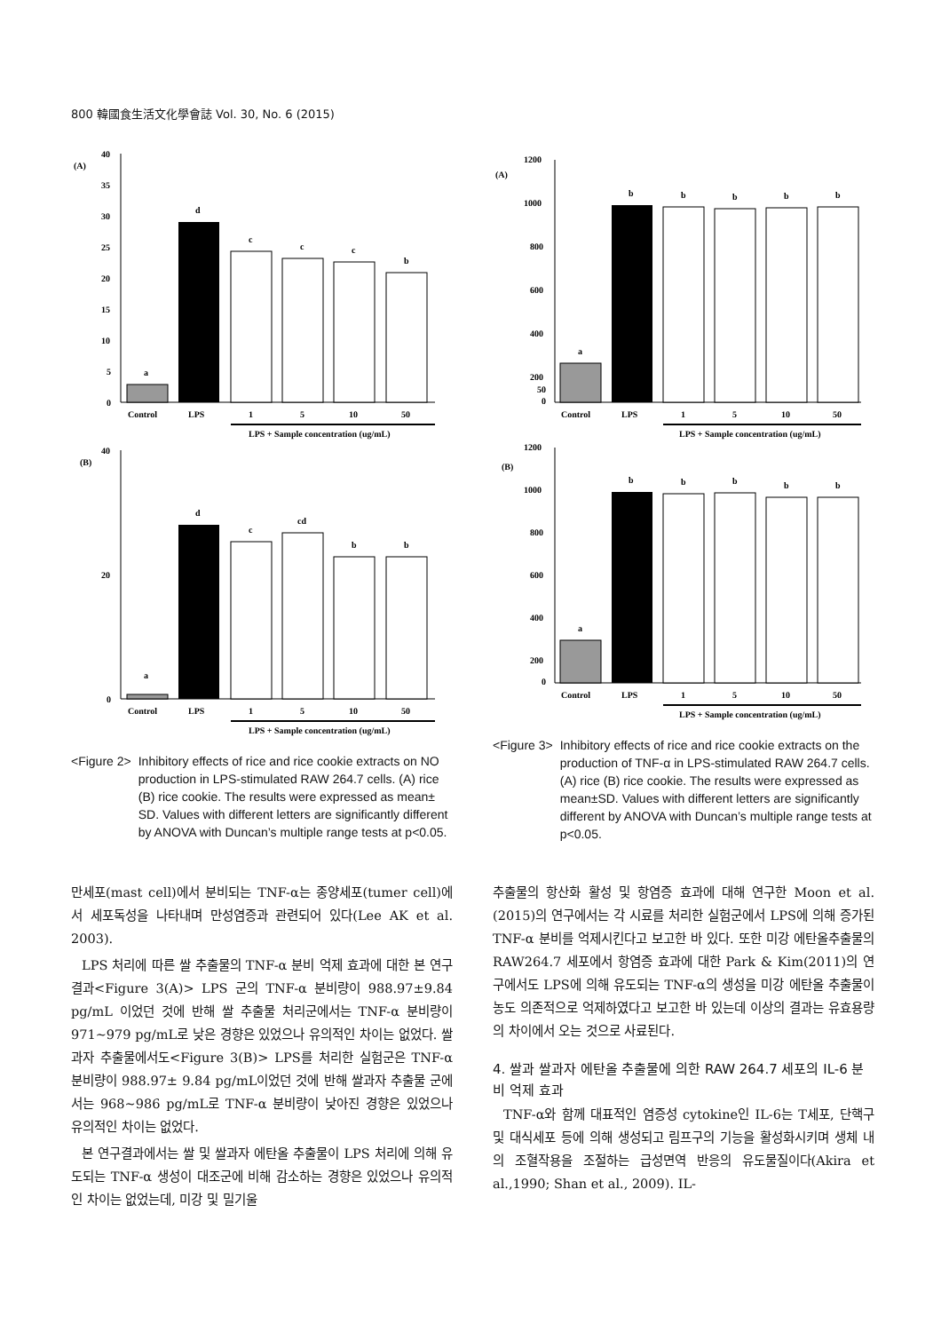800 韓國食生活文化學會誌 Vol. 30, No. 6 (2015)
(A)
0
5
10
15
20
25
30
35
40
a
d
c
c
c
b
Control
LPS
1
5
10
50
LPS + Sample concentration (ug/mL)
(B)
0
20
40
a
d
c
cd
b
b
Control
LPS
1
5
10
50
LPS + Sample concentration (ug/mL)
<Figure 2> Inhibitory effects of rice and rice cookie extracts on NO production in LPS-stimulated RAW 264.7 cells. (A) rice (B) rice cookie. The results were expressed as mean± SD. Values with different letters are significantly different by ANOVA with Duncan’s multiple range tests at p<0.05.
(A)
1200
1000
800
600
400
200
50
0
a
b
b
b
b
b
Control
LPS
1
5
10
50
LPS + Sample concentration (ug/mL)
(B)
1200
1000
800
600
400
200
0
a
b
b
b
b
b
Control
LPS
1
5
10
50
LPS + Sample concentration (ug/mL)
<Figure 3> Inhibitory effects of rice and rice cookie extracts on the production of TNF-α in LPS-stimulated RAW 264.7 cells. (A) rice (B) rice cookie. The results were expressed as mean±SD. Values with different letters are significantly different by ANOVA with Duncan’s multiple range tests at p<0.05.
만세포(mast cell)에서 분비되는 TNF-α는 종양세포(tumer cell)에서 세포독성을 나타내며 만성염증과 관련되어 있다(Lee AK et al. 2003).
LPS 처리에 따른 쌀 추출물의 TNF-α 분비 억제 효과에 대한 본 연구 결과<Figure 3(A)> LPS 군의 TNF-α 분비량이 988.97±9.84 pg/mL 이었던 것에 반해 쌀 추출물 처리군에서는 TNF-α 분비량이 971~979 pg/mL로 낮은 경향은 있었으나 유의적인 차이는 없었다. 쌀과자 추출물에서도<Figure 3(B)> LPS를 처리한 실험군은 TNF-α 분비량이 988.97± 9.84 pg/mL이었던 것에 반해 쌀과자 추출물 군에서는 968~986 pg/mL로 TNF-α 분비량이 낮아진 경향은 있었으나 유의적인 차이는 없었다.
본 연구결과에서는 쌀 및 쌀과자 에탄올 추출물이 LPS 처리에 의해 유도되는 TNF-α 생성이 대조군에 비해 감소하는 경향은 있었으나 유의적인 차이는 없었는데, 미강 및 밀기울
추출물의 항산화 활성 및 항염증 효과에 대해 연구한 Moon et al.(2015)의 연구에서는 각 시료를 처리한 실험군에서 LPS에 의해 증가된 TNF-α 분비를 억제시킨다고 보고한 바 있다. 또한 미강 에탄올추출물의 RAW264.7 세포에서 항염증 효과에 대한 Park & Kim(2011)의 연구에서도 LPS에 의해 유도되는 TNF-α의 생성을 미강 에탄올 추출물이 농도 의존적으로 억제하였다고 보고한 바 있는데 이상의 결과는 유효용량의 차이에서 오는 것으로 사료된다.
4. 쌀과 쌀과자 에탄올 추출물에 의한 RAW 264.7 세포의 IL-6 분비 억제 효과
TNF-α와 함께 대표적인 염증성 cytokine인 IL-6는 T세포, 단핵구 및 대식세포 등에 의해 생성되고 림프구의 기능을 활성화시키며 생체 내의 조혈작용을 조절하는 급성면역 반응의 유도물질이다(Akira et al.,1990; Shan et al., 2009). IL-